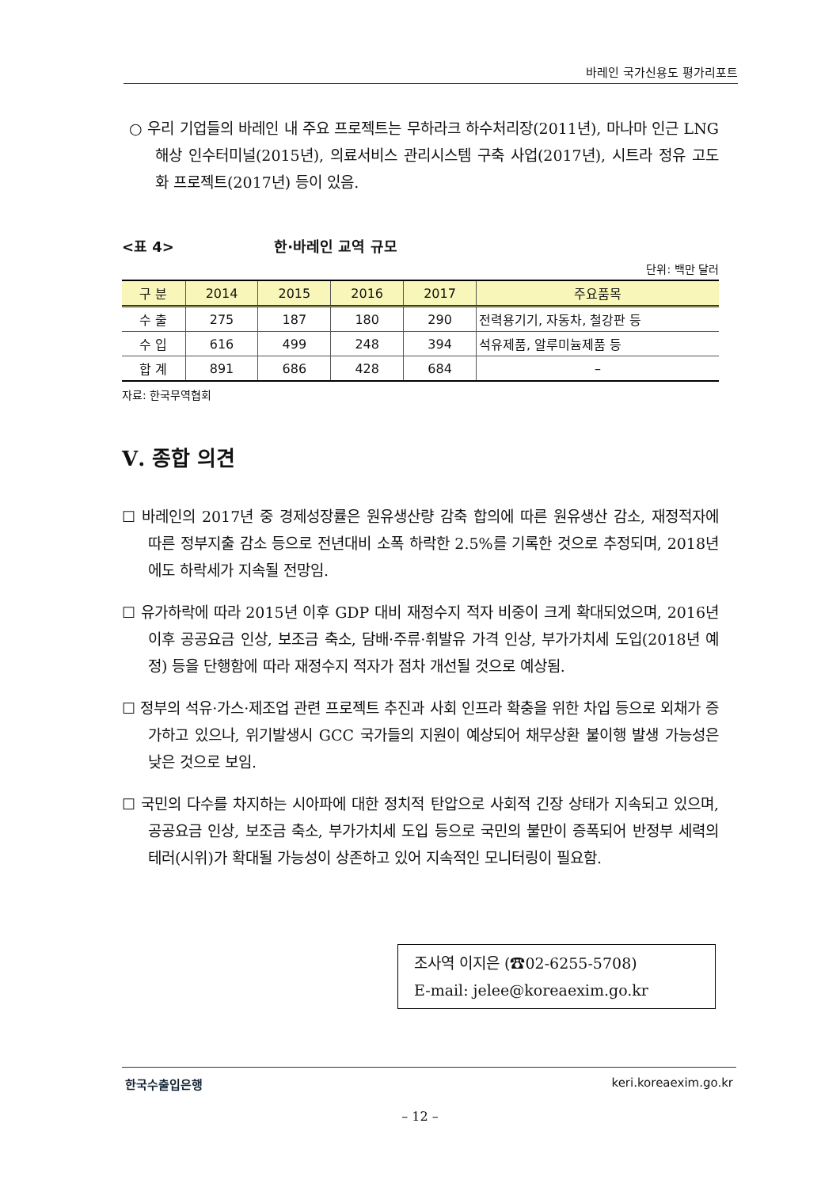바레인 국가신용도 평가리포트
○ 우리 기업들의 바레인 내 주요 프로젝트는 무하라크 하수처리장(2011년), 마나마 인근 LNG 해상 인수터미널(2015년), 의료서비스 관리시스템 구축 사업(2017년), 시트라 정유 고도화 프로젝트(2017년) 등이 있음.
<표 4> 한·바레인 교역 규모
단위: 백만 달러
| 구 분 | 2014 | 2015 | 2016 | 2017 | 주요품목 |
| --- | --- | --- | --- | --- | --- |
| 수 출 | 275 | 187 | 180 | 290 | 전력용기기, 자동차, 철강판 등 |
| 수 입 | 616 | 499 | 248 | 394 | 석유제품, 알루미늄제품 등 |
| 합 계 | 891 | 686 | 428 | 684 | – |
자료: 한국무역협회
Ⅴ. 종합 의견
☐ 바레인의 2017년 중 경제성장률은 원유생산량 감축 합의에 따른 원유생산 감소, 재정적자에 따른 정부지출 감소 등으로 전년대비 소폭 하락한 2.5%를 기록한 것으로 추정되며, 2018년에도 하락세가 지속될 전망임.
☐ 유가하락에 따라 2015년 이후 GDP 대비 재정수지 적자 비중이 크게 확대되었으며, 2016년 이후 공공요금 인상, 보조금 축소, 담배·주류·휘발유 가격 인상, 부가가치세 도입(2018년 예정) 등을 단행함에 따라 재정수지 적자가 점차 개선될 것으로 예상됨.
☐ 정부의 석유·가스·제조업 관련 프로젝트 추진과 사회 인프라 확충을 위한 차입 등으로 외채가 증가하고 있으나, 위기발생시 GCC 국가들의 지원이 예상되어 채무상환 불이행 발생 가능성은 낮은 것으로 보임.
☐ 국민의 다수를 차지하는 시아파에 대한 정치적 탄압으로 사회적 긴장 상태가 지속되고 있으며, 공공요금 인상, 보조금 축소, 부가가치세 도입 등으로 국민의 불만이 증폭되어 반정부 세력의 테러(시위)가 확대될 가능성이 상존하고 있어 지속적인 모니터링이 필요함.
조사역 이지은 (☎02-6255-5708)
E-mail: jelee@koreaexim.go.kr
한국수출입은행 keri.koreaexim.go.kr
– 12 –